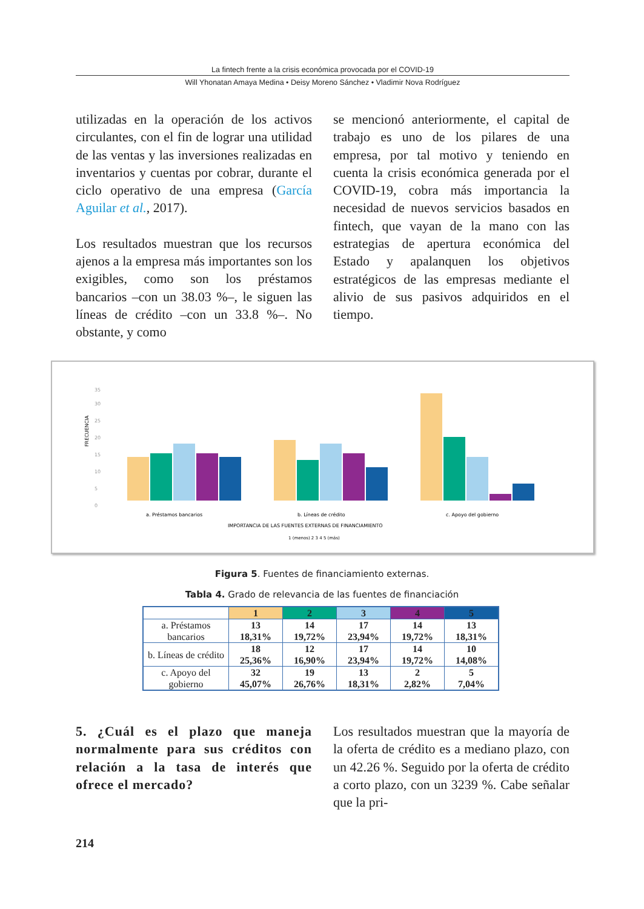La fintech frente a la crisis económica provocada por el COVID-19
Will Yhonatan Amaya Medina • Deisy Moreno Sánchez • Vladimir Nova Rodríguez
utilizadas en la operación de los activos circulantes, con el fin de lograr una utilidad de las ventas y las inversiones realizadas en inventarios y cuentas por cobrar, durante el ciclo operativo de una empresa (García Aguilar et al., 2017).
Los resultados muestran que los recursos ajenos a la empresa más importantes son los exigibles, como son los préstamos bancarios –con un 38.03 %–, le siguen las líneas de crédito –con un 33.8 %–. No obstante, y como
se mencionó anteriormente, el capital de trabajo es uno de los pilares de una empresa, por tal motivo y teniendo en cuenta la crisis económica generada por el COVID-19, cobra más importancia la necesidad de nuevos servicios basados en fintech, que vayan de la mano con las estrategias de apertura económica del Estado y apalanquen los objetivos estratégicos de las empresas mediante el alivio de sus pasivos adquiridos en el tiempo.
FRECUENCIA
35
30
25
20
15
10
5
0
a. Préstamos bancarios
b. Líneas de crédito
c. Apoyo del gobierno
IMPORTANCIA DE LAS FUENTES EXTERNAS DE FINANCIAMIENTO
1 (menos) 2 3 4 5 (más)
Figura 5. Fuentes de financiamiento externas.
Tabla 4. Grado de relevancia de las fuentes de financiación
| | 1 | 2 | 3 | 4 | 5 |
| --- | --- | --- | --- | --- | --- |
| a. Préstamos bancarios | 13 18,31% | 14 19,72% | 17 23,94% | 14 19,72% | 13 18,31% |
| b. Líneas de crédito | 18 25,36% | 12 16,90% | 17 23,94% | 14 19,72% | 10 14,08% |
| c. Apoyo del gobierno | 32 45,07% | 19 26,76% | 13 18,31% | 2 2,82% | 5 7,04% |
5. ¿Cuál es el plazo que maneja normalmente para sus créditos con relación a la tasa de interés que ofrece el mercado?
Los resultados muestran que la mayoría de la oferta de crédito es a mediano plazo, con un 42.26 %. Seguido por la oferta de crédito a corto plazo, con un 3239 %. Cabe señalar que la pri-
214